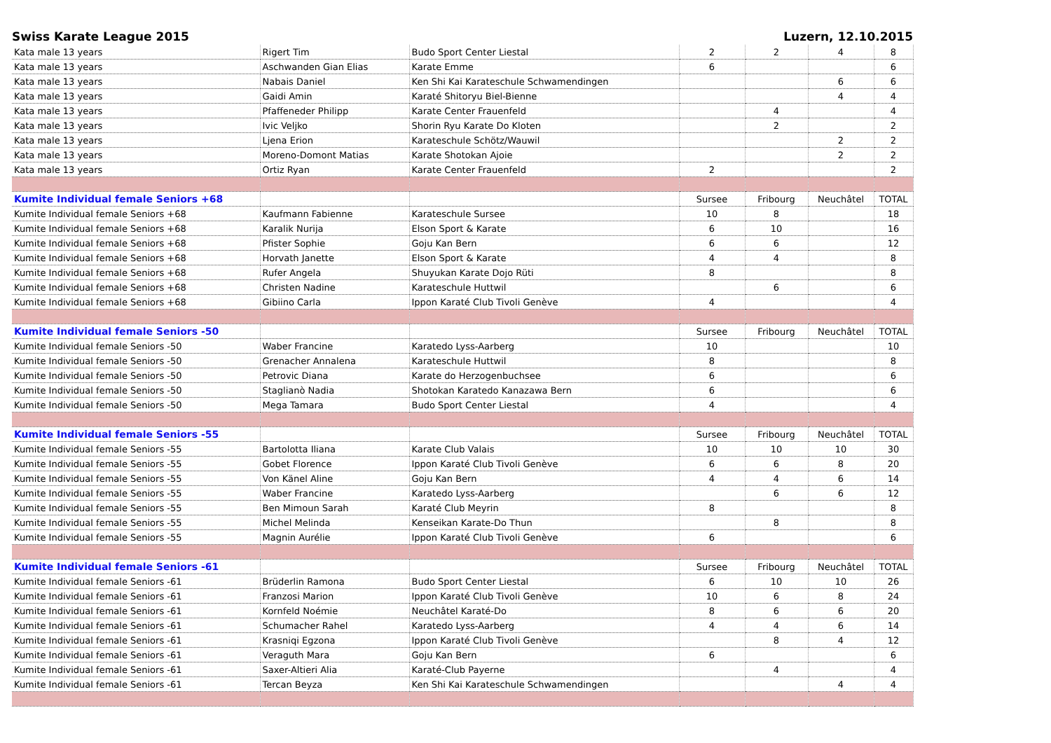Swiss Karate League 2015 Luzern, 12.10.2015
| Kata male 13 years | Rigert Tim | Budo Sport Center Liestal | 2 | 2 | 4 | 8 |
| Kata male 13 years | Aschwanden Gian Elias | Karate Emme | 6 | | | 6 |
| Kata male 13 years | Nabais Daniel | Ken Shi Kai Karateschule Schwamendingen | | | 6 | 6 |
| Kata male 13 years | Gaidi Amin | Karaté Shitoryu Biel-Bienne | | | 4 | 4 |
| Kata male 13 years | Pfaffeneder Philipp | Karate Center Frauenfeld | | 4 | | 4 |
| Kata male 13 years | Ivic Veljko | Shorin Ryu Karate Do Kloten | | 2 | | 2 |
| Kata male 13 years | Ljena Erion | Karateschule Schötz/Wauwil | | | 2 | 2 |
| Kata male 13 years | Moreno-Domont Matias | Karate Shotokan Ajoie | | | 2 | 2 |
| Kata male 13 years | Ortiz Ryan | Karate Center Frauenfeld | 2 | | | 2 |
| Kumite Individual female Seniors +68 | | | Sursee | Fribourg | Neuchâtel | TOTAL |
| Kumite Individual female Seniors +68 | Kaufmann Fabienne | Karateschule Sursee | 10 | 8 | | 18 |
| Kumite Individual female Seniors +68 | Karalik Nurija | Elson Sport & Karate | 6 | 10 | | 16 |
| Kumite Individual female Seniors +68 | Pfister Sophie | Goju Kan Bern | 6 | 6 | | 12 |
| Kumite Individual female Seniors +68 | Horvath Janette | Elson Sport & Karate | 4 | 4 | | 8 |
| Kumite Individual female Seniors +68 | Rufer Angela | Shuyukan Karate Dojo Rüti | 8 | | | 8 |
| Kumite Individual female Seniors +68 | Christen Nadine | Karateschule Huttwil | | 6 | | 6 |
| Kumite Individual female Seniors +68 | Gibiino Carla | Ippon Karaté Club Tivoli Genève | 4 | | | 4 |
| Kumite Individual female Seniors -50 | | | Sursee | Fribourg | Neuchâtel | TOTAL |
| Kumite Individual female Seniors -50 | Waber Francine | Karatedo Lyss-Aarberg | 10 | | | 10 |
| Kumite Individual female Seniors -50 | Grenacher Annalena | Karateschule Huttwil | 8 | | | 8 |
| Kumite Individual female Seniors -50 | Petrovic Diana | Karate do Herzogenbuchsee | 6 | | | 6 |
| Kumite Individual female Seniors -50 | Staglianò Nadia | Shotokan Karatedo Kanazawa Bern | 6 | | | 6 |
| Kumite Individual female Seniors -50 | Mega Tamara | Budo Sport Center Liestal | 4 | | | 4 |
| Kumite Individual female Seniors -55 | | | Sursee | Fribourg | Neuchâtel | TOTAL |
| Kumite Individual female Seniors -55 | Bartolotta Iliana | Karate Club Valais | 10 | 10 | 10 | 30 |
| Kumite Individual female Seniors -55 | Gobet Florence | Ippon Karaté Club Tivoli Genève | 6 | 6 | 8 | 20 |
| Kumite Individual female Seniors -55 | Von Känel Aline | Goju Kan Bern | 4 | 4 | 6 | 14 |
| Kumite Individual female Seniors -55 | Waber Francine | Karatedo Lyss-Aarberg | | 6 | 6 | 12 |
| Kumite Individual female Seniors -55 | Ben Mimoun Sarah | Karaté Club Meyrin | 8 | | | 8 |
| Kumite Individual female Seniors -55 | Michel Melinda | Kenseikan Karate-Do Thun | | 8 | | 8 |
| Kumite Individual female Seniors -55 | Magnin Aurélie | Ippon Karaté Club Tivoli Genève | 6 | | | 6 |
| Kumite Individual female Seniors -61 | | | Sursee | Fribourg | Neuchâtel | TOTAL |
| Kumite Individual female Seniors -61 | Brüderlin Ramona | Budo Sport Center Liestal | 6 | 10 | 10 | 26 |
| Kumite Individual female Seniors -61 | Franzosi Marion | Ippon Karaté Club Tivoli Genève | 10 | 6 | 8 | 24 |
| Kumite Individual female Seniors -61 | Kornfeld Noémie | Neuchâtel Karaté-Do | 8 | 6 | 6 | 20 |
| Kumite Individual female Seniors -61 | Schumacher Rahel | Karatedo Lyss-Aarberg | 4 | 4 | 6 | 14 |
| Kumite Individual female Seniors -61 | Krasniqi Egzona | Ippon Karaté Club Tivoli Genève | | 8 | 4 | 12 |
| Kumite Individual female Seniors -61 | Veraguth Mara | Goju Kan Bern | 6 | | | 6 |
| Kumite Individual female Seniors -61 | Saxer-Altieri Alia | Karaté-Club Payerne | | 4 | | 4 |
| Kumite Individual female Seniors -61 | Tercan Beyza | Ken Shi Kai Karateschule Schwamendingen | | | 4 | 4 |